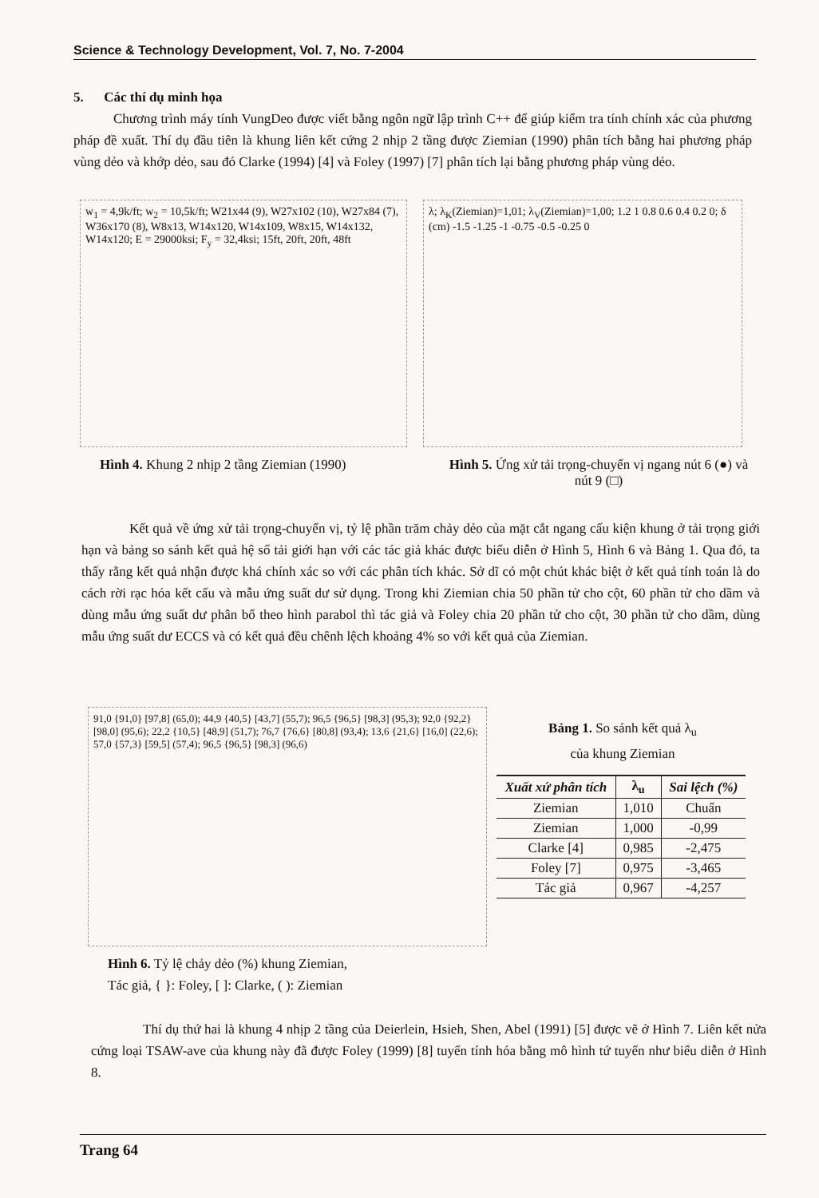Science & Technology Development, Vol. 7, No. 7-2004
5. Các thí dụ minh họa
Chương trình máy tính VungDeo được viết bằng ngôn ngữ lập trình C++ để giúp kiểm tra tính chính xác của phương pháp đề xuất. Thí dụ đầu tiên là khung liên kết cứng 2 nhịp 2 tầng được Ziemian (1990) phân tích bằng hai phương pháp vùng dẻo và khớp dẻo, sau đó Clarke (1994) [4] và Foley (1997) [7] phân tích lại bằng phương pháp vùng dẻo.
w<sub>1</sub> = 4,9k/ft; w<sub>2</sub> = 10,5k/ft; W21x44 (9), W27x102 (10), W27x84 (7), W36x170 (8), W8x13, W14x120, W14x109, W8x15, W14x132, W14x120; E = 29000ksi; F<sub>y</sub> = 32,4ksi; 15ft, 20ft, 20ft, 48ft
Hình 4. Khung 2 nhịp 2 tầng Ziemian (1990)
λ; λ<sub>K</sub>(Ziemian)=1,01; λ<sub>V</sub>(Ziemian)=1,00; 1.2 1 0.8 0.6 0.4 0.2 0; δ (cm) -1.5 -1.25 -1 -0.75 -0.5 -0.25 0
Hình 5. Ứng xử tải trọng-chuyển vị ngang nút 6 (●) và nút 9 (□)
Kết quả về ứng xử tải trọng-chuyển vị, tỷ lệ phần trăm chảy dẻo của mặt cắt ngang cấu kiện khung ở tải trọng giới hạn và bảng so sánh kết quả hệ số tải giới hạn với các tác giả khác được biểu diễn ở Hình 5, Hình 6 và Bảng 1. Qua đó, ta thấy rằng kết quả nhận được khá chính xác so với các phân tích khác. Sở dĩ có một chút khác biệt ở kết quả tính toán là do cách rời rạc hóa kết cấu và mẫu ứng suất dư sử dụng. Trong khi Ziemian chia 50 phần tử cho cột, 60 phần tử cho dầm và dùng mẫu ứng suất dư phân bố theo hình parabol thì tác giả và Foley chia 20 phần tử cho cột, 30 phần tử cho dầm, dùng mẫu ứng suất dư ECCS và có kết quả đều chênh lệch khoảng 4% so với kết quả của Ziemian.
91,0 {91,0} [97,8] (65,0); 44,9 {40,5} [43,7] (55,7); 96,5 {96,5} [98,3] (95,3); 92,0 {92,2} [98,0] (95,6); 22,2 {10,5} [48,9] (51,7); 76,7 {76,6} [80,8] (93,4); 13,6 {21,6} [16,0] (22,6); 57,0 {57,3} [59,5] (57,4); 96,5 {96,5} [98,3] (96,6)
Hình 6. Tỷ lệ chảy dẻo (%) khung Ziemian,
Tác giả, { }: Foley, [ ]: Clarke, ( ): Ziemian
Bảng 1. So sánh kết quả λ<sub>u</sub>
của khung Ziemian
| Xuất xứ phân tích | λ<sub>u</sub> | Sai lệch (%) |
| --- | --- | --- |
| Ziemian | 1,010 | Chuẩn |
| Ziemian | 1,000 | -0,99 |
| Clarke [4] | 0,985 | -2,475 |
| Foley [7] | 0,975 | -3,465 |
| Tác giả | 0,967 | -4,257 |
Thí dụ thứ hai là khung 4 nhịp 2 tầng của Deierlein, Hsieh, Shen, Abel (1991) [5] được vẽ ở Hình 7. Liên kết nửa cứng loại TSAW-ave của khung này đã được Foley (1999) [8] tuyến tính hóa bằng mô hình tứ tuyến như biểu diễn ở Hình 8.
Trang 64